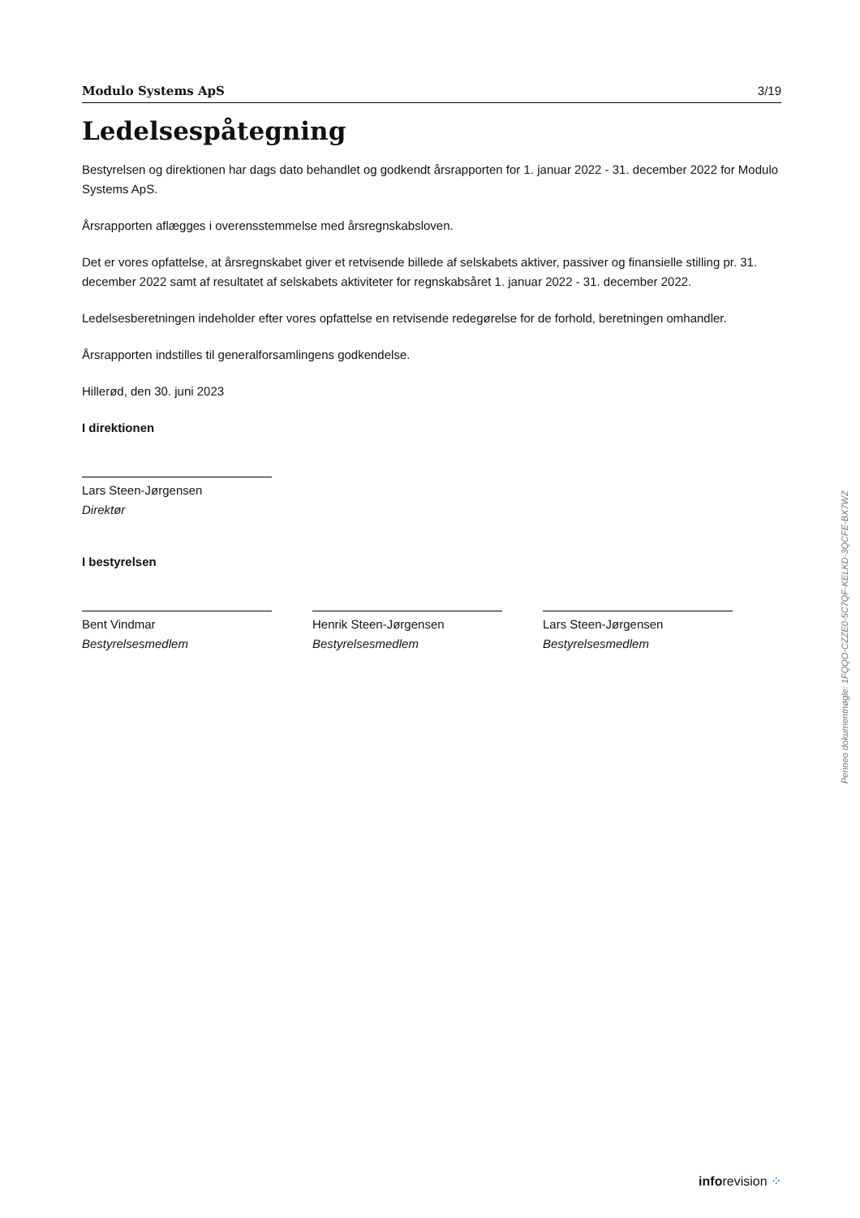Modulo Systems ApS 3/19
Ledelsespåtegning
Bestyrelsen og direktionen har dags dato behandlet og godkendt årsrapporten for 1. januar 2022 - 31. december 2022 for Modulo Systems ApS.
Årsrapporten aflægges i overensstemmelse med årsregnskabsloven.
Det er vores opfattelse, at årsregnskabet giver et retvisende billede af selskabets aktiver, passiver og finansielle stilling pr. 31. december 2022 samt af resultatet af selskabets aktiviteter for regnskabsåret 1. januar 2022 - 31. december 2022.
Ledelsesberetningen indeholder efter vores opfattelse en retvisende redegørelse for de forhold, beretningen omhandler.
Årsrapporten indstilles til generalforsamlingens godkendelse.
Hillerød, den 30. juni 2023
I direktionen
Lars Steen-Jørgensen
Direktør
I bestyrelsen
Bent Vindmar
Bestyrelsesmedlem
Henrik Steen-Jørgensen
Bestyrelsesmedlem
Lars Steen-Jørgensen
Bestyrelsesmedlem
Penneo dokumentnøgle: 1FQQO-CZZE0-5C7QF-KELKD-3QCFE-BX7WZ
inforevision ⁘